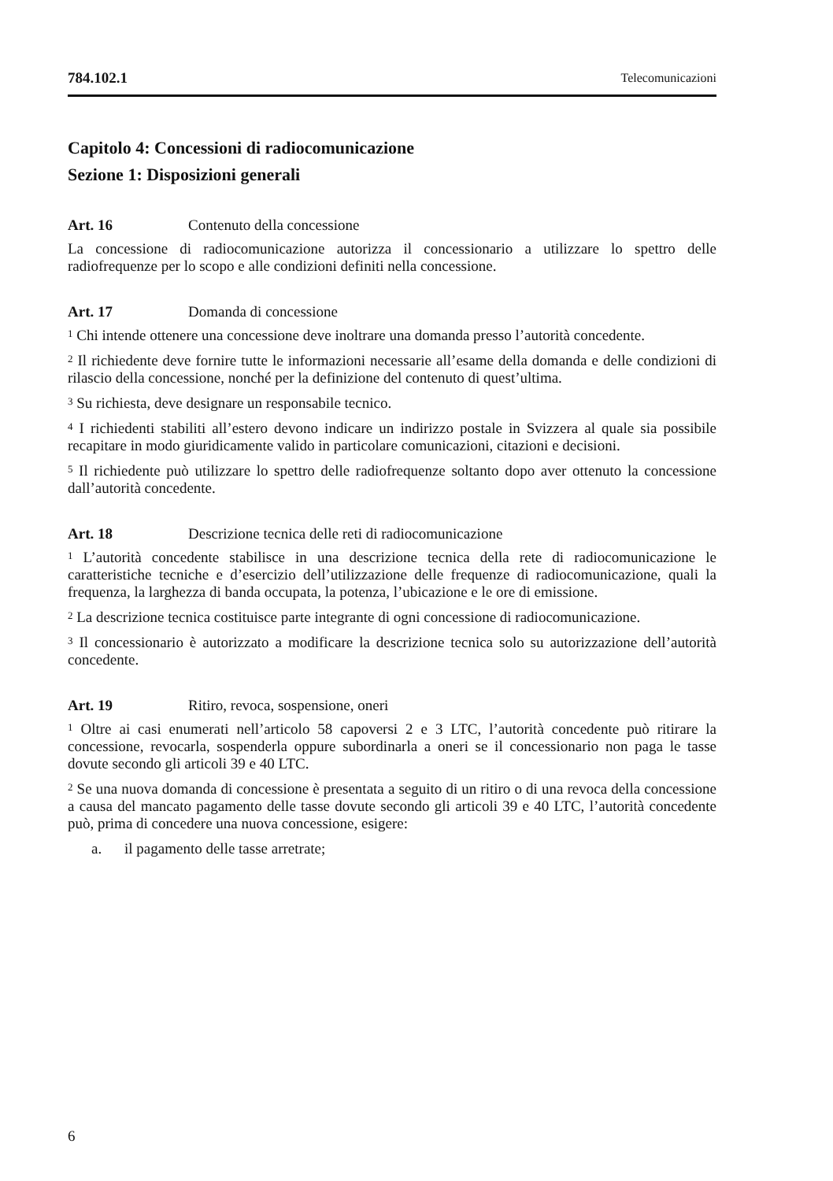784.102.1 Telecomunicazioni
Capitolo 4: Concessioni di radiocomunicazione
Sezione 1: Disposizioni generali
Art. 16 Contenuto della concessione
La concessione di radiocomunicazione autorizza il concessionario a utilizzare lo spettro delle radiofrequenze per lo scopo e alle condizioni definiti nella concessione.
Art. 17 Domanda di concessione
<sup>1</sup> Chi intende ottenere una concessione deve inoltrare una domanda presso l’autorità concedente.
<sup>2</sup> Il richiedente deve fornire tutte le informazioni necessarie all’esame della domanda e delle condizioni di rilascio della concessione, nonché per la definizione del contenuto di quest’ultima.
<sup>3</sup> Su richiesta, deve designare un responsabile tecnico.
<sup>4</sup> I richiedenti stabiliti all’estero devono indicare un indirizzo postale in Svizzera al quale sia possibile recapitare in modo giuridicamente valido in particolare comunicazioni, citazioni e decisioni.
<sup>5</sup> Il richiedente può utilizzare lo spettro delle radiofrequenze soltanto dopo aver ottenuto la concessione dall’autorità concedente.
Art. 18 Descrizione tecnica delle reti di radiocomunicazione
<sup>1</sup> L’autorità concedente stabilisce in una descrizione tecnica della rete di radiocomunicazione le caratteristiche tecniche e d’esercizio dell’utilizzazione delle frequenze di radiocomunicazione, quali la frequenza, la larghezza di banda occupata, la potenza, l’ubicazione e le ore di emissione.
<sup>2</sup> La descrizione tecnica costituisce parte integrante di ogni concessione di radiocomunicazione.
<sup>3</sup> Il concessionario è autorizzato a modificare la descrizione tecnica solo su autorizzazione dell’autorità concedente.
Art. 19 Ritiro, revoca, sospensione, oneri
<sup>1</sup> Oltre ai casi enumerati nell’articolo 58 capoversi 2 e 3 LTC, l’autorità concedente può ritirare la concessione, revocarla, sospenderla oppure subordinarla a oneri se il concessionario non paga le tasse dovute secondo gli articoli 39 e 40 LTC.
<sup>2</sup> Se una nuova domanda di concessione è presentata a seguito di un ritiro o di una revoca della concessione a causa del mancato pagamento delle tasse dovute secondo gli articoli 39 e 40 LTC, l’autorità concedente può, prima di concedere una nuova concessione, esigere:
a. il pagamento delle tasse arretrate;
6